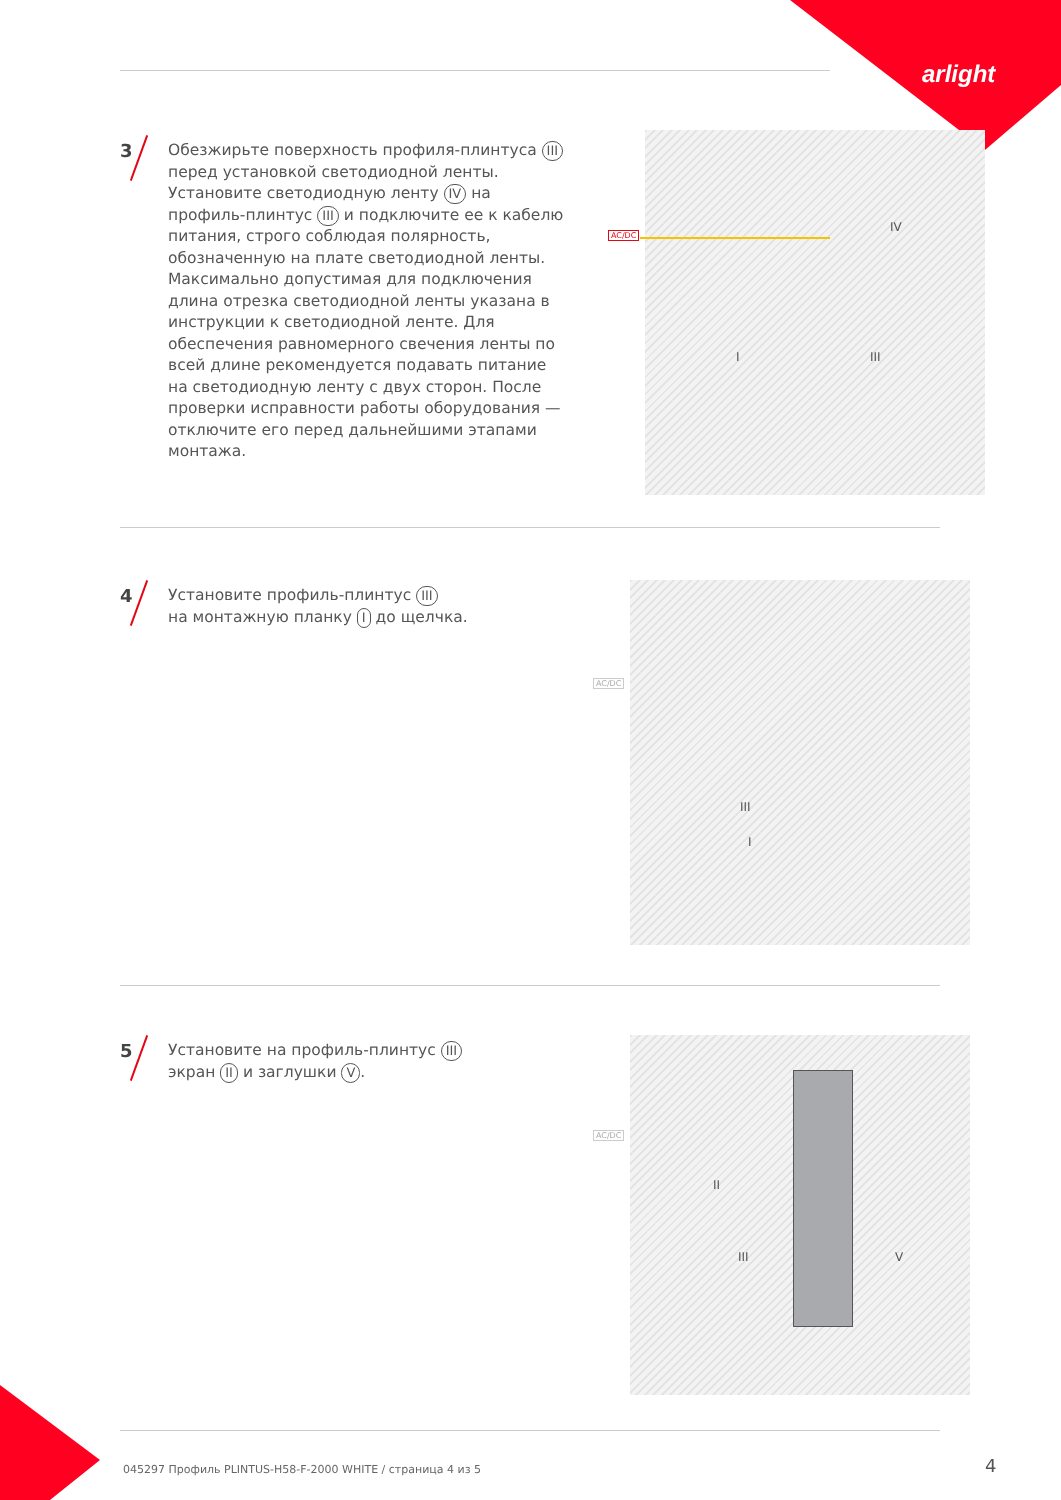arlight
3
Обезжирьте поверхность профиля-плинтуса III перед установкой светодиодной ленты. Установите светодиодную ленту IV на профиль-плинтус III и подключите ее к кабелю питания, строго соблюдая полярность, обозначенную на плате светодиодной ленты. Максимально допустимая для подключения длина отрезка светодиодной ленты указана в инструкции к светодиодной ленте. Для обеспечения равномерного свечения ленты по всей длине рекомендуется подавать питание на светодиодную ленту с двух сторон. После проверки исправности работы оборудования — отключите его перед дальнейшими этапами монтажа.
AC/DC
IV
I III
4
Установите профиль-плинтус III
на монтажную планку I до щелчка.
AC/DC
III
I
5
Установите на профиль-плинтус III
экран II и заглушки V.
AC/DC
II
III V
045297 Профиль PLINTUS-H58-F-2000 WHITE / страница 4 из 5
4